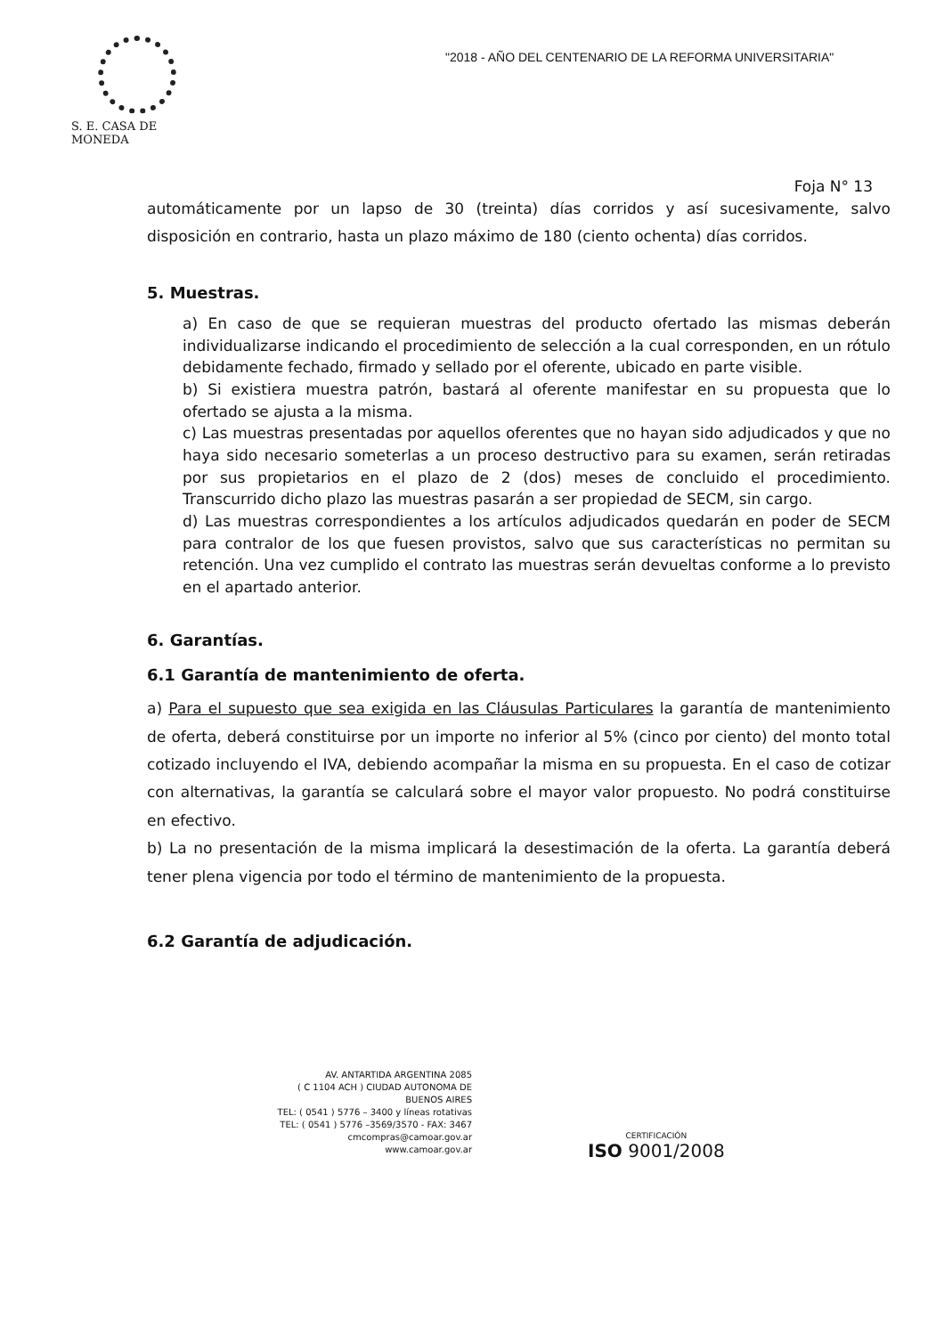S. E. CASA DE MONEDA
"2018 - AÑO DEL CENTENARIO DE LA REFORMA UNIVERSITARIA"
Foja N° 13
automáticamente por un lapso de 30 (treinta) días corridos y así sucesivamente, salvo disposición en contrario, hasta un plazo máximo de 180 (ciento ochenta) días corridos.
5. Muestras.
a) En caso de que se requieran muestras del producto ofertado las mismas deberán individualizarse indicando el procedimiento de selección a la cual corresponden, en un rótulo debidamente fechado, firmado y sellado por el oferente, ubicado en parte visible.
b) Si existiera muestra patrón, bastará al oferente manifestar en su propuesta que lo ofertado se ajusta a la misma.
c) Las muestras presentadas por aquellos oferentes que no hayan sido adjudicados y que no haya sido necesario someterlas a un proceso destructivo para su examen, serán retiradas por sus propietarios en el plazo de 2 (dos) meses de concluido el procedimiento. Transcurrido dicho plazo las muestras pasarán a ser propiedad de SECM, sin cargo.
d) Las muestras correspondientes a los artículos adjudicados quedarán en poder de SECM para contralor de los que fuesen provistos, salvo que sus características no permitan su retención. Una vez cumplido el contrato las muestras serán devueltas conforme a lo previsto en el apartado anterior.
6. Garantías.
6.1 Garantía de mantenimiento de oferta.
a) Para el supuesto que sea exigida en las Cláusulas Particulares la garantía de mantenimiento de oferta, deberá constituirse por un importe no inferior al 5% (cinco por ciento) del monto total cotizado incluyendo el IVA, debiendo acompañar la misma en su propuesta. En el caso de cotizar con alternativas, la garantía se calculará sobre el mayor valor propuesto. No podrá constituirse en efectivo.
b) La no presentación de la misma implicará la desestimación de la oferta. La garantía deberá tener plena vigencia por todo el término de mantenimiento de la propuesta.
6.2 Garantía de adjudicación.
AV. ANTARTIDA ARGENTINA 2085
( C 1104 ACH ) CIUDAD AUTONOMA DE BUENOS AIRES
TEL: ( 0541 ) 5776 – 3400 y líneas rotativas
TEL: ( 0541 ) 5776 –3569/3570 - FAX: 3467
cmcompras@camoar.gov.ar
www.camoar.gov.ar
CERTIFICACIÓN
ISO 9001/2008